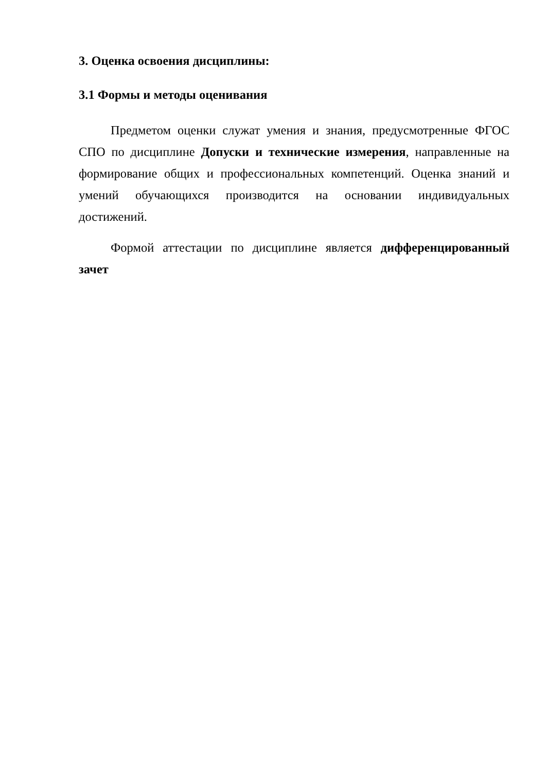3. Оценка освоения дисциплины:
3.1 Формы и методы оценивания
Предметом оценки служат умения и знания, предусмотренные ФГОС СПО по дисциплине Допуски и технические измерения, направленные на формирование общих и профессиональных компетенций. Оценка знаний и умений обучающихся производится на основании индивидуальных достижений.
Формой аттестации по дисциплине является дифференцированный зачет